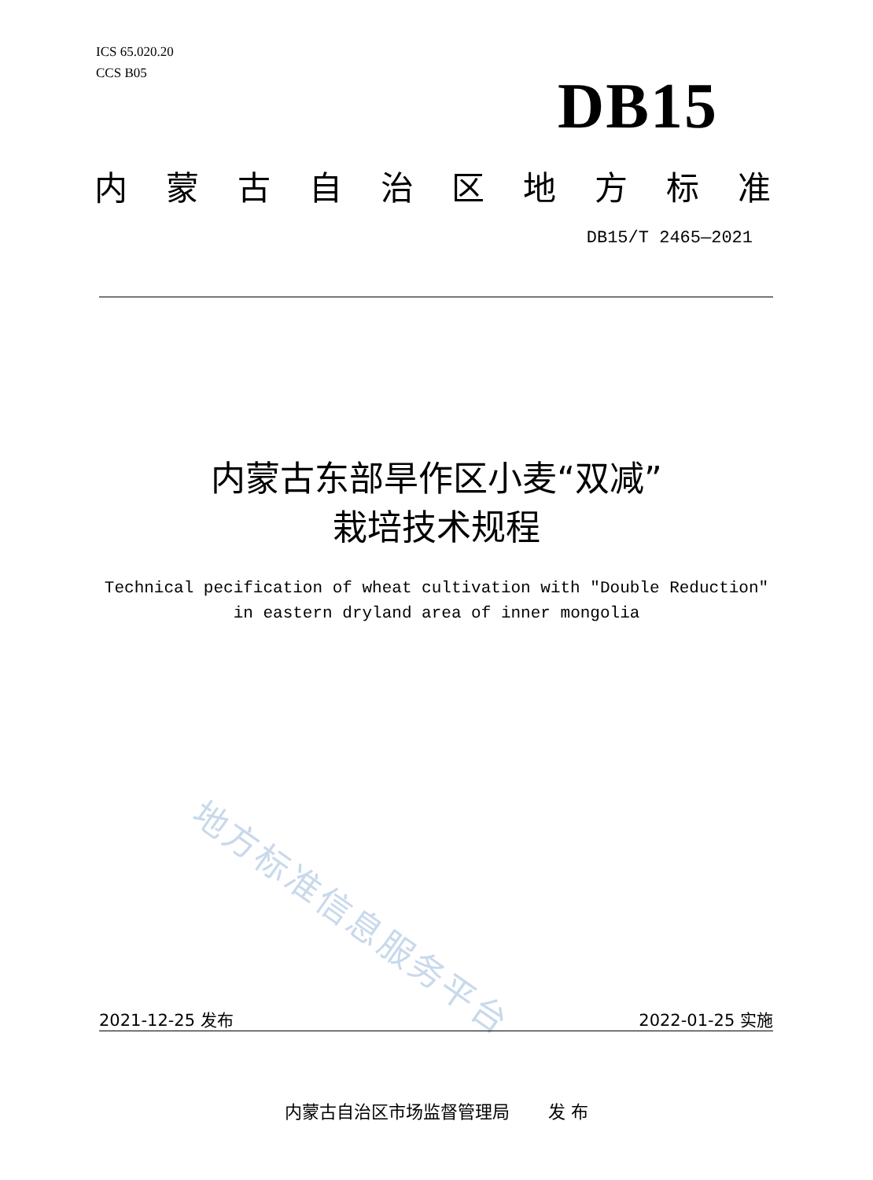ICS 65.020.20
CCS B05
DB15
内蒙古自治区地方标准
DB15/T 2465—2021
内蒙古东部旱作区小麦“双减”
栽培技术规程
Technical pecification of wheat cultivation with "Double Reduction"
in eastern dryland area of inner mongolia
地方标准信息服务平台
2021-12-25 发布 2022-01-25 实施
内蒙古自治区市场监督管理局 发 布